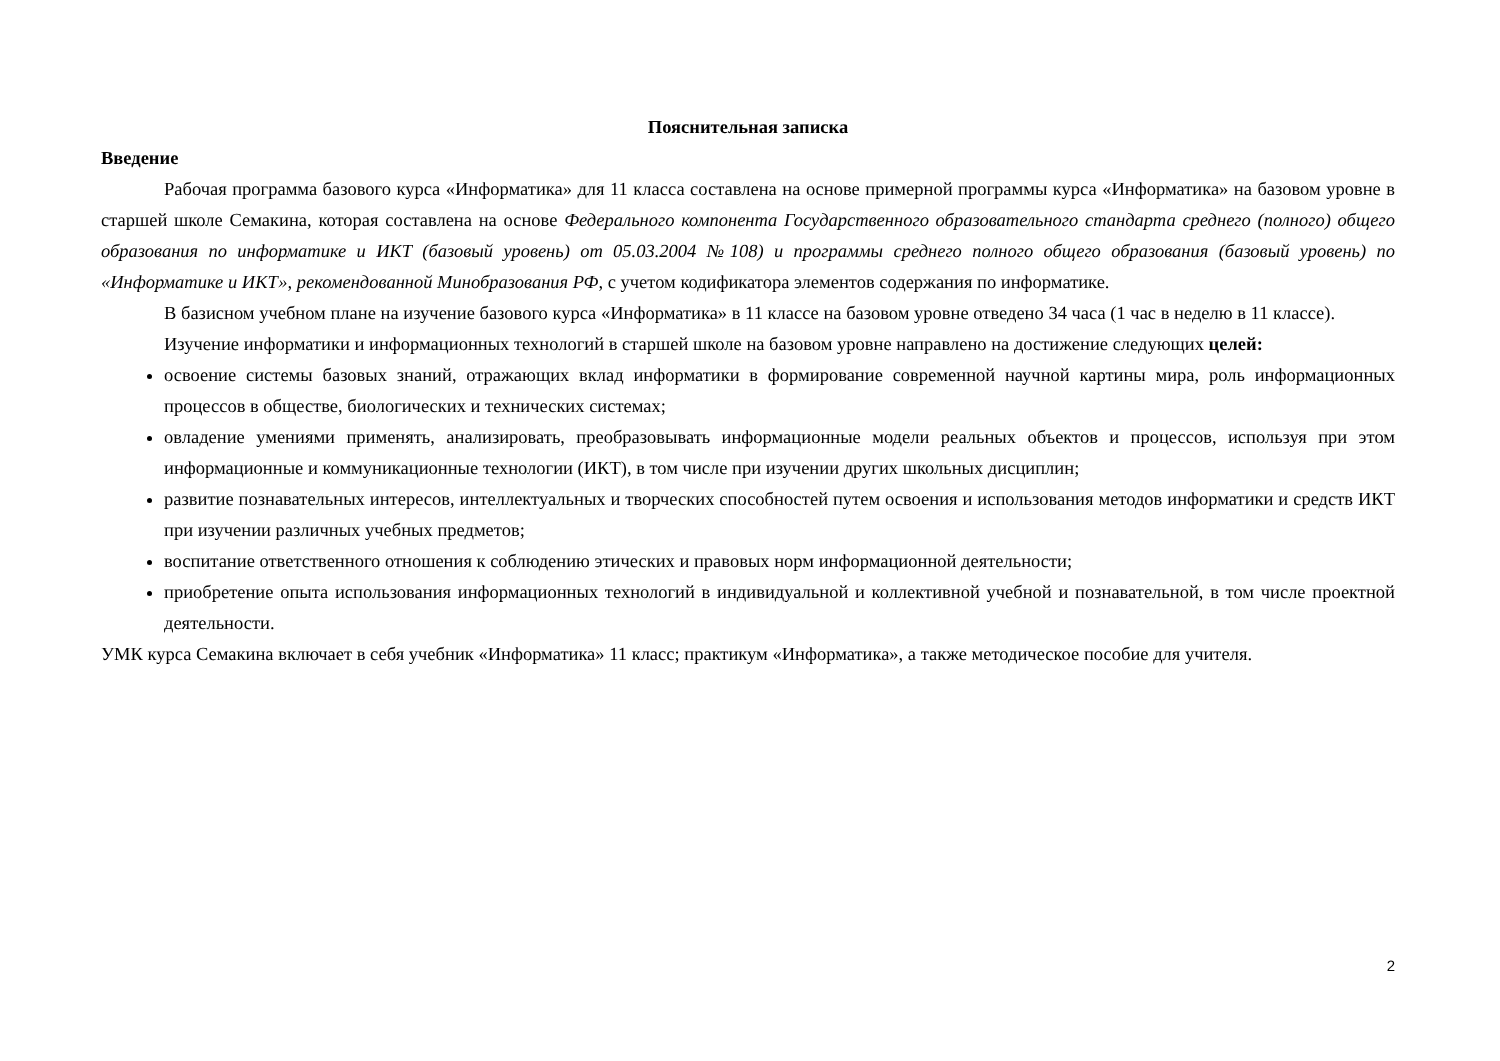Пояснительная записка
Введение
Рабочая программа базового курса «Информатика» для 11 класса составлена на основе примерной программы курса «Информатика» на базовом уровне в старшей школе Семакина, которая составлена на основе Федерального компонента Государственного образовательного стандарта среднего (полного) общего образования по информатике и ИКТ (базовый уровень) от 05.03.2004 №108) и программы среднего полного общего образования (базовый уровень) по «Информатике и ИКТ», рекомендованной Минобразования РФ, с учетом кодификатора элементов содержания по информатике.
В базисном учебном плане на изучение базового курса «Информатика» в 11 классе на базовом уровне отведено 34 часа (1 час в неделю в 11 классе).
Изучение информатики и информационных технологий в старшей школе на базовом уровне направлено на достижение следующих целей:
освоение системы базовых знаний, отражающих вклад информатики в формирование современной научной картины мира, роль информационных процессов в обществе, биологических и технических системах;
овладение умениями применять, анализировать, преобразовывать информационные модели реальных объектов и процессов, используя при этом информационные и коммуникационные технологии (ИКТ), в том числе при изучении других школьных дисциплин;
развитие познавательных интересов, интеллектуальных и творческих способностей путем освоения и использования методов информатики и средств ИКТ при изучении различных учебных предметов;
воспитание ответственного отношения к соблюдению этических и правовых норм информационной деятельности;
приобретение опыта использования информационных технологий в индивидуальной и коллективной учебной и познавательной, в том числе проектной деятельности.
УМК курса Семакина включает в себя учебник «Информатика» 11 класс; практикум «Информатика», а также методическое пособие для учителя.
2